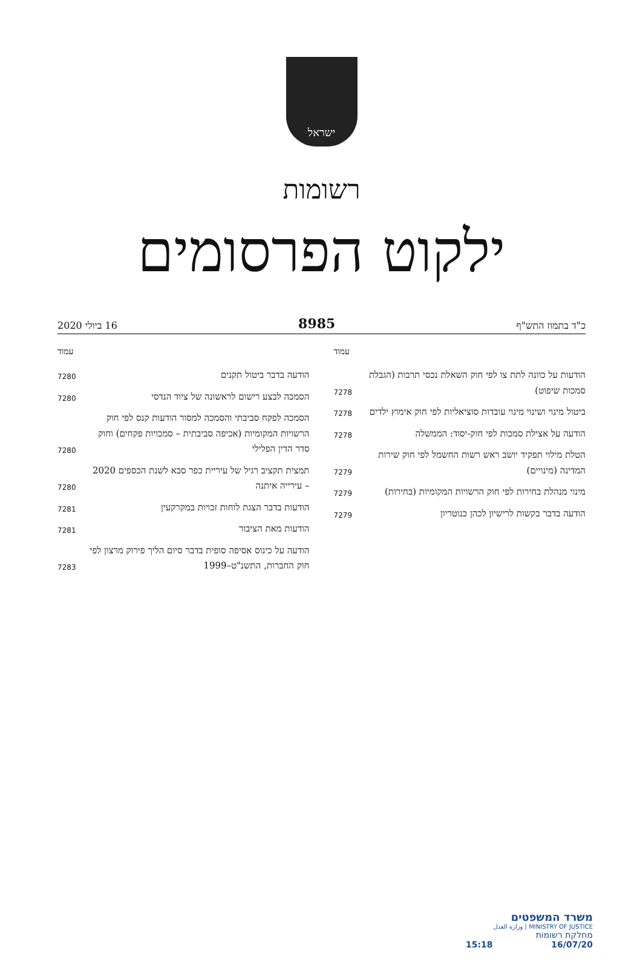ישראל
רשומות
ילקוט הפרסומים
כ"ד בתמוז התש"ף 8985 16 ביולי 2020
עמוד
הודעות על כוונה לתת צו לפי חוק השאלת נכסי תרבות (הגבלת סמכות שיפוט)
7278
ביטול מינוי ושינוי מינוי עובדות סוציאליות לפי חוק אימוץ ילדים
7278
הודעה על אצילת סמכות לפי חוק-יסוד: הממשלה
7278
הטלת מילוי תפקיד יושב ראש רשות החשמל לפי חוק שירות המדינה (מינויים)
7279
מינוי מנהלת בחירות לפי חוק הרשויות המקומיות (בחירות)
7279
הודעה בדבר בקשות לרישיון לכהן כנוטריון
7279
עמוד
הודעה בדבר ביטול תקנים
7280
הסמכה לבצע רישום לראשונה של ציוד הנדסי
7280
הסמכה לפקח סביבתי והסמכה למסור הודעות קנס לפי חוק הרשויות המקומיות (אכיפה סביבתית – סמכויות פקחים) וחוק סדר הדין הפלילי
7280
תמצית תקציב רגיל של עיריית כפר סבא לשנת הכספים 2020 – עירייה איתנה
7280
הודעות בדבר הצגת לוחות זכויות במקרקעין
7281
הודעות מאת הציבור
7281
הודעה על כינוס אסיפה סופית בדבר סיום הליך פירוק מרצון לפי חוק החברות, התשנ"ט–1999
7283
משרד המשפטים
MINISTRY OF JUSTICE | وزارة العدل
מחלקת רשומות
16/07/20 15:18